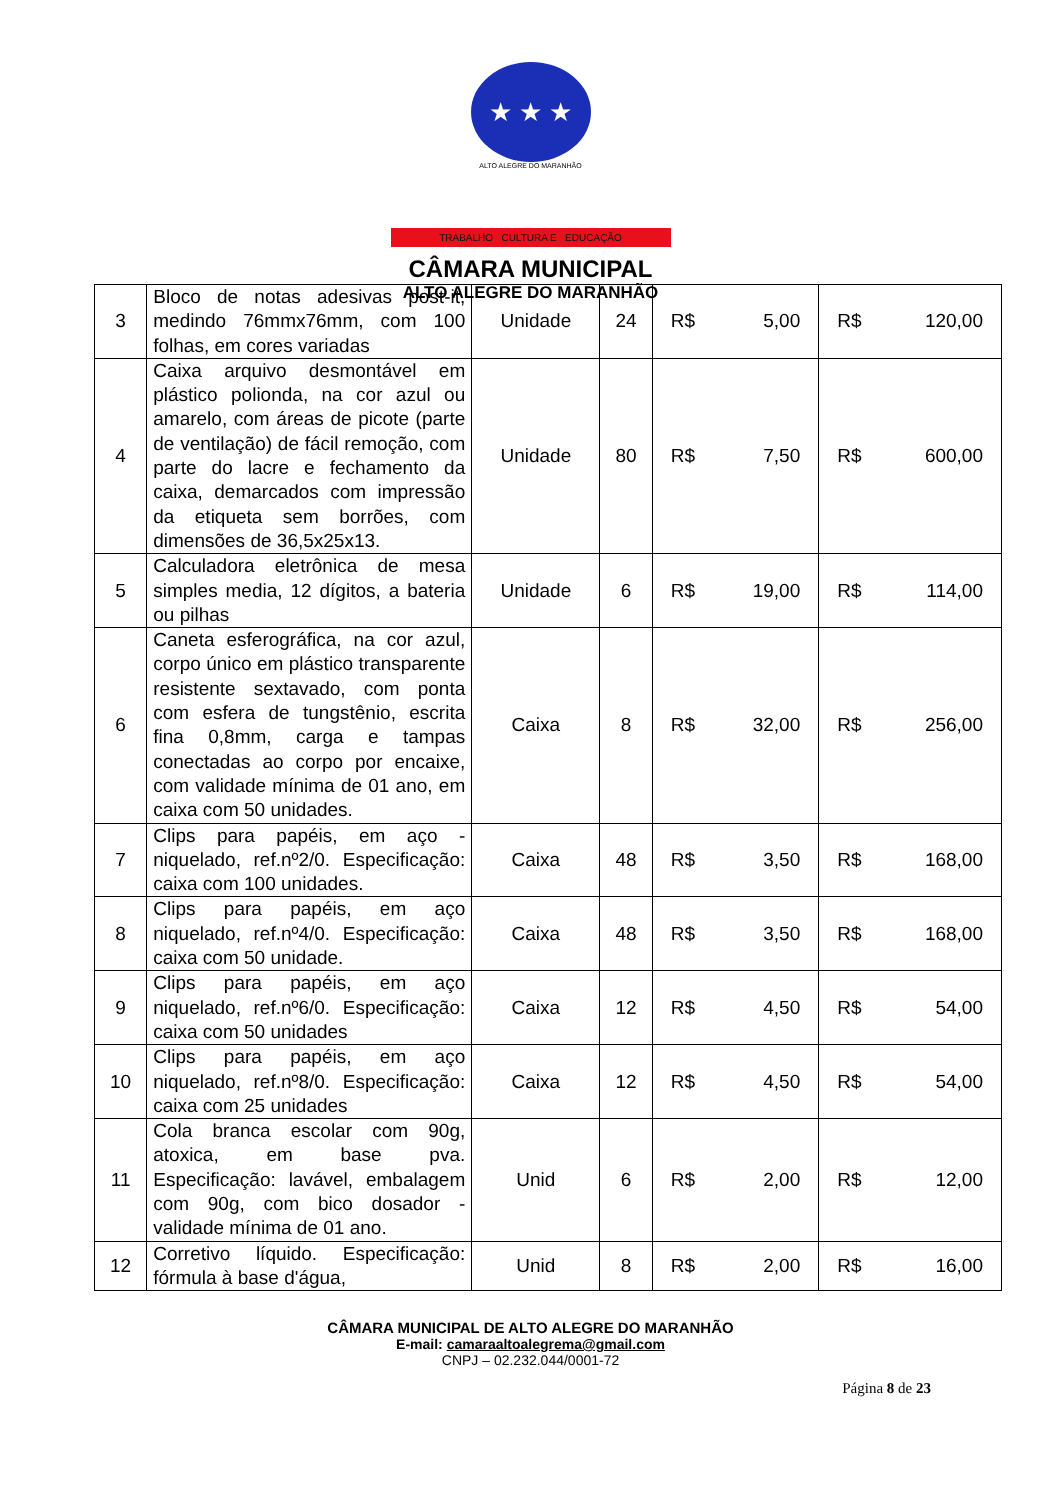★ ★ ★
ALTO ALEGRE DO MARANHÃO
TRABALHO CULTURA E EDUCAÇÃO
CÂMARA MUNICIPAL
ALTO ALEGRE DO MARANHÃO
| 3 | Bloco de notas adesivas post-it, medindo 76mmx76mm, com 100 folhas, em cores variadas | Unidade | 24 | R$ 5,00 | R$ 120,00 |
| 4 | Caixa arquivo desmontável em plástico polionda, na cor azul ou amarelo, com áreas de picote (parte de ventilação) de fácil remoção, com parte do lacre e fechamento da caixa, demarcados com impressão da etiqueta sem borrões, com dimensões de 36,5x25x13. | Unidade | 80 | R$ 7,50 | R$ 600,00 |
| 5 | Calculadora eletrônica de mesa simples media, 12 dígitos, a bateria ou pilhas | Unidade | 6 | R$ 19,00 | R$ 114,00 |
| 6 | Caneta esferográfica, na cor azul, corpo único em plástico transparente resistente sextavado, com ponta com esfera de tungstênio, escrita fina 0,8mm, carga e tampas conectadas ao corpo por encaixe, com validade mínima de 01 ano, em caixa com 50 unidades. | Caixa | 8 | R$ 32,00 | R$ 256,00 |
| 7 | Clips para papéis, em aço - niquelado, ref.nº2/0. Especificação: caixa com 100 unidades. | Caixa | 48 | R$ 3,50 | R$ 168,00 |
| 8 | Clips para papéis, em aço niquelado, ref.nº4/0. Especificação: caixa com 50 unidade. | Caixa | 48 | R$ 3,50 | R$ 168,00 |
| 9 | Clips para papéis, em aço niquelado, ref.nº6/0. Especificação: caixa com 50 unidades | Caixa | 12 | R$ 4,50 | R$ 54,00 |
| 10 | Clips para papéis, em aço niquelado, ref.nº8/0. Especificação: caixa com 25 unidades | Caixa | 12 | R$ 4,50 | R$ 54,00 |
| 11 | Cola branca escolar com 90g, atoxica, em base pva. Especificação: lavável, embalagem com 90g, com bico dosador - validade mínima de 01 ano. | Unid | 6 | R$ 2,00 | R$ 12,00 |
| 12 | Corretivo líquido. Especificação: fórmula à base d'água, | Unid | 8 | R$ 2,00 | R$ 16,00 |
CÂMARA MUNICIPAL DE ALTO ALEGRE DO MARANHÃO
E-mail: camaraaltoalegrema@gmail.com
CNPJ – 02.232.044/0001-72
Página 8 de 23